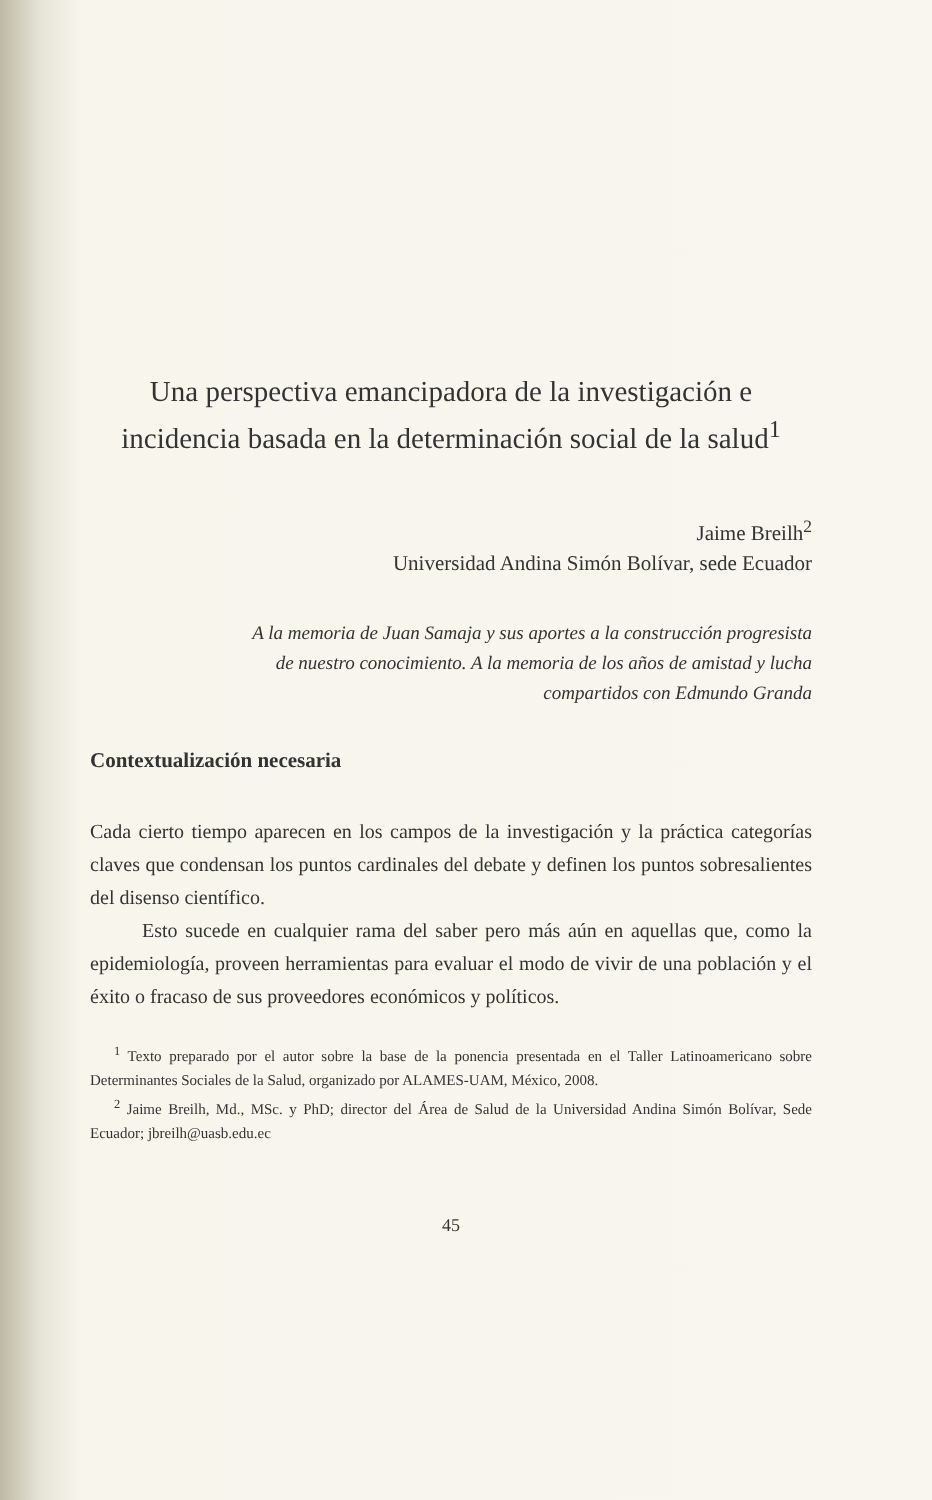Una perspectiva emancipadora de la investigación e incidencia basada en la determinación social de la salud<sup>1</sup>
Jaime Breilh<sup>2</sup>
Universidad Andina Simón Bolívar, sede Ecuador
A la memoria de Juan Samaja y sus aportes a la construcción progresista de nuestro conocimiento. A la memoria de los años de amistad y lucha compartidos con Edmundo Granda
Contextualización necesaria
Cada cierto tiempo aparecen en los campos de la investigación y la práctica categorías claves que condensan los puntos cardinales del debate y definen los puntos sobresalientes del disenso científico.
Esto sucede en cualquier rama del saber pero más aún en aquellas que, como la epidemiología, proveen herramientas para evaluar el modo de vivir de una población y el éxito o fracaso de sus proveedores económicos y políticos.
<sup>1</sup> Texto preparado por el autor sobre la base de la ponencia presentada en el Taller Latinoamericano sobre Determinantes Sociales de la Salud, organizado por ALAMES-UAM, México, 2008.
<sup>2</sup> Jaime Breilh, Md., MSc. y PhD; director del Área de Salud de la Universidad Andina Simón Bolívar, Sede Ecuador; jbreilh@uasb.edu.ec
45